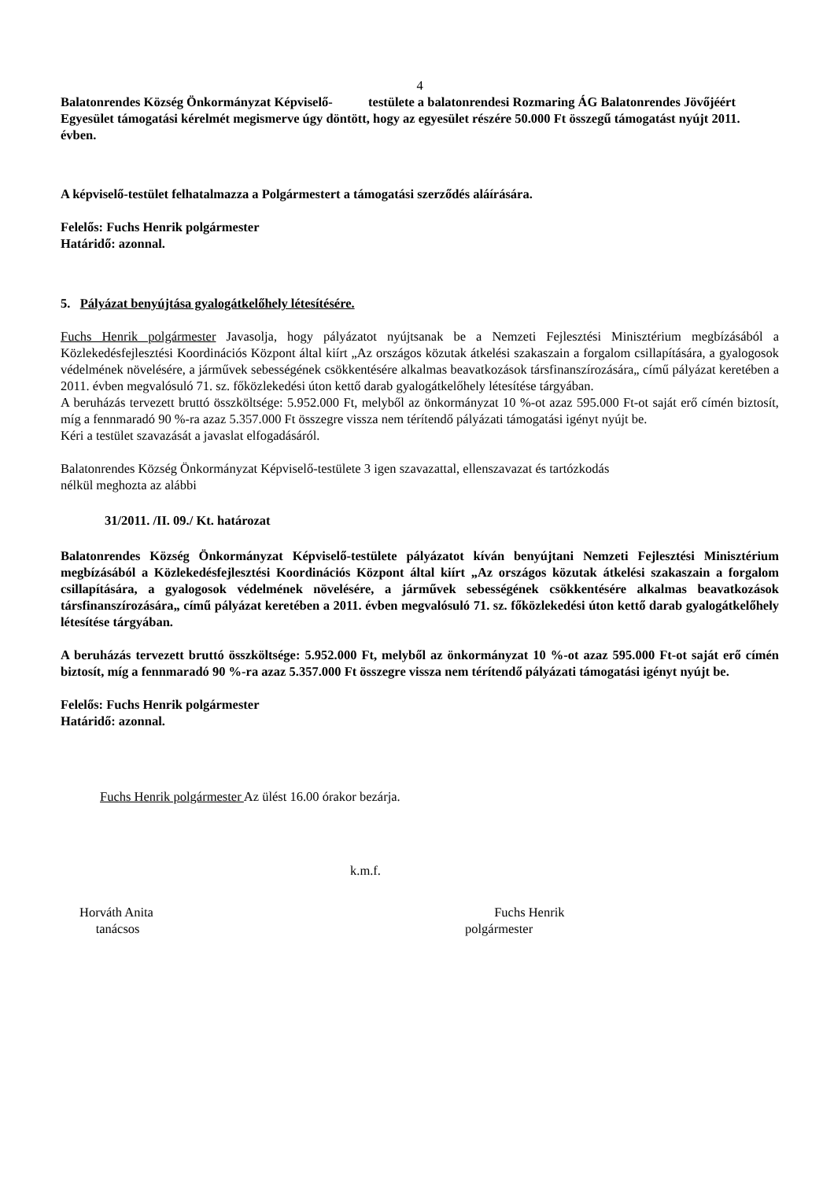4
Balatonrendes Község Önkormányzat Képviselő- testülete a balatonrendesi Rozmaring ÁG Balatonrendes Jövőjéért Egyesület támogatási kérelmét megismerve úgy döntött, hogy az egyesület részére 50.000 Ft összegű támogatást nyújt 2011. évben.
A képviselő-testület felhatalmazza a Polgármestert a támogatási szerződés aláírására.
Felelős: Fuchs Henrik polgármester
Határidő: azonnal.
5. Pályázat benyújtása gyalogátkelőhely létesítésére.
Fuchs Henrik polgármester Javasolja, hogy pályázatot nyújtsanak be a Nemzeti Fejlesztési Minisztérium megbízásából a Közlekedésfejlesztési Koordinációs Központ által kiírt „Az országos közutak átkelési szakaszain a forgalom csillapítására, a gyalogosok védelmének növelésére, a járművek sebességének csökkentésére alkalmas beavatkozások társfinanszírozására„ című pályázat keretében a 2011. évben megvalósuló 71. sz. főközlekedési úton kettő darab gyalogátkelőhely létesítése tárgyában.
A beruházás tervezett bruttó összköltsége: 5.952.000 Ft, melyből az önkormányzat 10 %-ot azaz 595.000 Ft-ot saját erő címén biztosít, míg a fennmaradó 90 %-ra azaz 5.357.000 Ft összegre vissza nem térítendő pályázati támogatási igényt nyújt be.
Kéri a testület szavazását a javaslat elfogadásáról.
Balatonrendes Község Önkormányzat Képviselő-testülete 3 igen szavazattal, ellenszavazat és tartózkodás
nélkül meghozta az alábbi
31/2011. /II. 09./ Kt. határozat
Balatonrendes Község Önkormányzat Képviselő-testülete pályázatot kíván benyújtani Nemzeti Fejlesztési Minisztérium megbízásából a Közlekedésfejlesztési Koordinációs Központ által kiírt „Az országos közutak átkelési szakaszain a forgalom csillapítására, a gyalogosok védelmének növelésére, a járművek sebességének csökkentésére alkalmas beavatkozások társfinanszírozására„ című pályázat keretében a 2011. évben megvalósuló 71. sz. főközlekedési úton kettő darab gyalogátkelőhely létesítése tárgyában.
A beruházás tervezett bruttó összköltsége: 5.952.000 Ft, melyből az önkormányzat 10 %-ot azaz 595.000 Ft-ot saját erő címén biztosít, míg a fennmaradó 90 %-ra azaz 5.357.000 Ft összegre vissza nem térítendő pályázati támogatási igényt nyújt be.
Felelős: Fuchs Henrik polgármester
Határidő: azonnal.
Fuchs Henrik polgármester Az ülést 16.00 órakor bezárja.
k.m.f.
Horváth Anita
tanácsos
Fuchs Henrik
polgármester